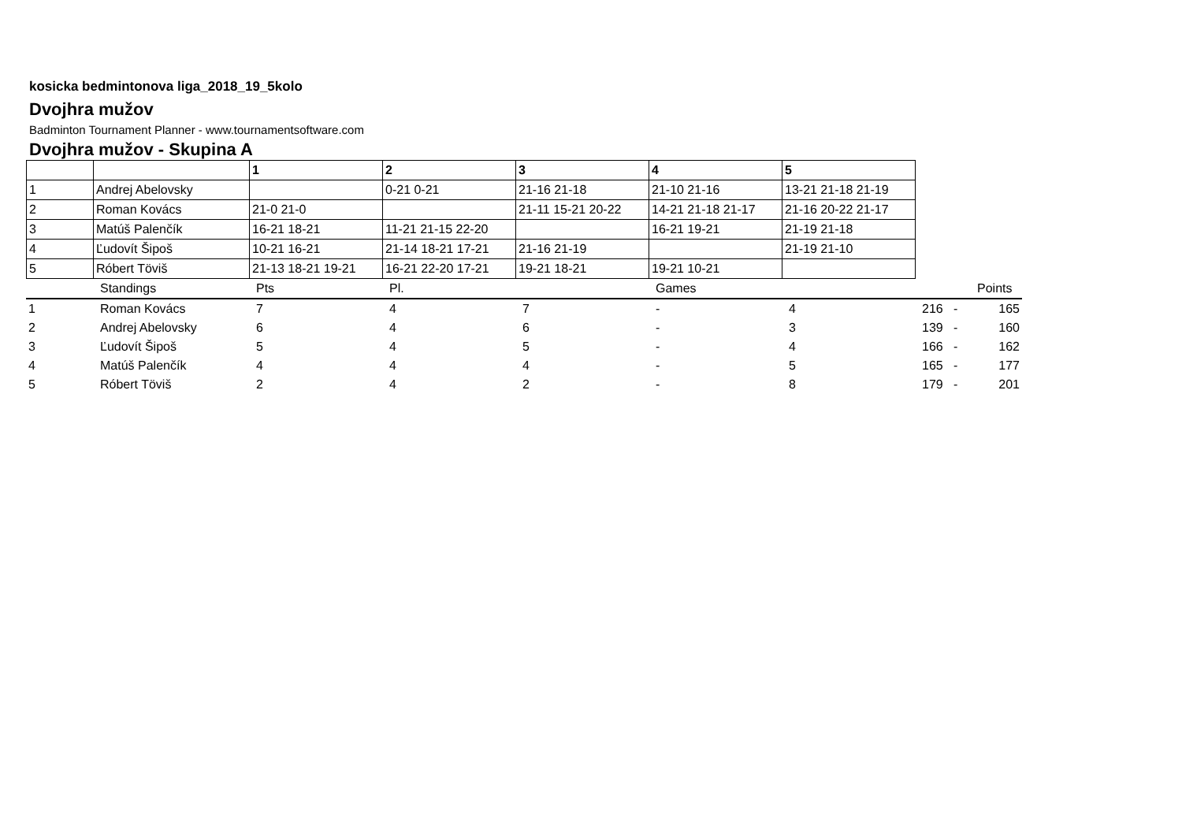kosicka bedmintonova liga_2018_19_5kolo
Dvojhra mužov
Badminton Tournament Planner - www.tournamentsoftware.com
Dvojhra mužov - Skupina A
| | | 1 | 2 | 3 | 4 | 5 |
| --- | --- | --- | --- | --- | --- | --- |
| 1 | Andrej Abelovsky | | 0-21 0-21 | 21-16 21-18 | 21-10 21-16 | 13-21 21-18 21-19 |
| 2 | Roman Kovács | 21-0 21-0 | | 21-11 15-21 20-22 | 14-21 21-18 21-17 | 21-16 20-22 21-17 |
| 3 | Matúš Palenčík | 16-21 18-21 | 11-21 21-15 22-20 | | 16-21 19-21 | 21-19 21-18 |
| 4 | Ľudovít Šipoš | 10-21 16-21 | 21-14 18-21 17-21 | 21-16 21-19 | | 21-19 21-10 |
| 5 | Róbert Töviš | 21-13 18-21 19-21 | 16-21 22-20 17-21 | 19-21 18-21 | 19-21 10-21 | |
| | Standings | Pts | Pl. | | Games | | | Points |
| 1 | Roman Kovács | 7 | 4 | 7 | - | 4 | 216 - | 165 |
| 2 | Andrej Abelovsky | 6 | 4 | 6 | - | 3 | 139 - | 160 |
| 3 | Ľudovít Šipoš | 5 | 4 | 5 | - | 4 | 166 - | 162 |
| 4 | Matúš Palenčík | 4 | 4 | 4 | - | 5 | 165 - | 177 |
| 5 | Róbert Töviš | 2 | 4 | 2 | - | 8 | 179 - | 201 |